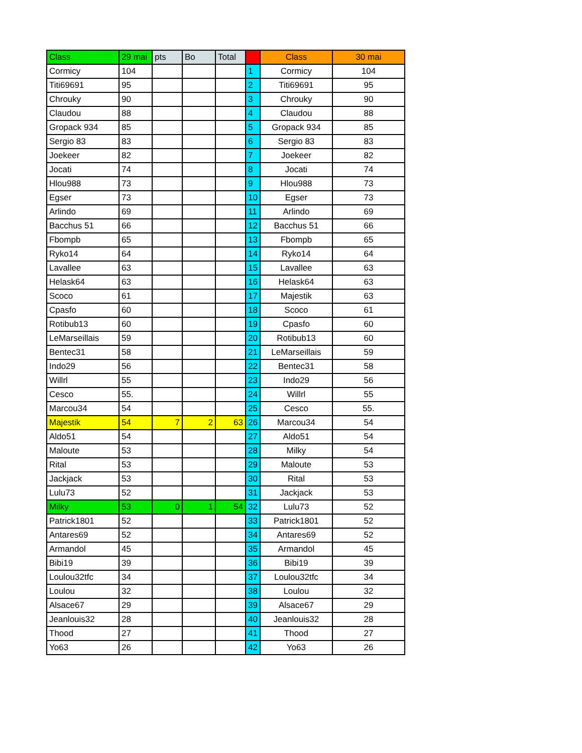| Class | 29 mai | pts | Bo | Total | | Class | 30 mai |
| --- | --- | --- | --- | --- | --- | --- | --- |
| Cormicy | 104 | | | | 1 | Cormicy | 104 |
| Titi69691 | 95 | | | | 2 | Titi69691 | 95 |
| Chrouky | 90 | | | | 3 | Chrouky | 90 |
| Claudou | 88 | | | | 4 | Claudou | 88 |
| Gropack 934 | 85 | | | | 5 | Gropack 934 | 85 |
| Sergio 83 | 83 | | | | 6 | Sergio 83 | 83 |
| Joekeer | 82 | | | | 7 | Joekeer | 82 |
| Jocati | 74 | | | | 8 | Jocati | 74 |
| Hlou988 | 73 | | | | 9 | Hlou988 | 73 |
| Egser | 73 | | | | 10 | Egser | 73 |
| Arlindo | 69 | | | | 11 | Arlindo | 69 |
| Bacchus 51 | 66 | | | | 12 | Bacchus 51 | 66 |
| Fbompb | 65 | | | | 13 | Fbompb | 65 |
| Ryko14 | 64 | | | | 14 | Ryko14 | 64 |
| Lavallee | 63 | | | | 15 | Lavallee | 63 |
| Helask64 | 63 | | | | 16 | Helask64 | 63 |
| Scoco | 61 | | | | 17 | Majestik | 63 |
| Cpasfo | 60 | | | | 18 | Scoco | 61 |
| Rotibub13 | 60 | | | | 19 | Cpasfo | 60 |
| LeMarseillais | 59 | | | | 20 | Rotibub13 | 60 |
| Bentec31 | 58 | | | | 21 | LeMarseillais | 59 |
| Indo29 | 56 | | | | 22 | Bentec31 | 58 |
| Willrl | 55 | | | | 23 | Indo29 | 56 |
| Cesco | 55. | | | | 24 | Willrl | 55 |
| Marcou34 | 54 | | | | 25 | Cesco | 55. |
| Majestik | 54 | 7 | 2 | 63 | 26 | Marcou34 | 54 |
| Aldo51 | 54 | | | | 27 | Aldo51 | 54 |
| Maloute | 53 | | | | 28 | Milky | 54 |
| Rital | 53 | | | | 29 | Maloute | 53 |
| Jackjack | 53 | | | | 30 | Rital | 53 |
| Lulu73 | 52 | | | | 31 | Jackjack | 53 |
| Milky | 53 | 0 | 1 | 54 | 32 | Lulu73 | 52 |
| Patrick1801 | 52 | | | | 33 | Patrick1801 | 52 |
| Antares69 | 52 | | | | 34 | Antares69 | 52 |
| Armandol | 45 | | | | 35 | Armandol | 45 |
| Bibi19 | 39 | | | | 36 | Bibi19 | 39 |
| Loulou32tfc | 34 | | | | 37 | Loulou32tfc | 34 |
| Loulou | 32 | | | | 38 | Loulou | 32 |
| Alsace67 | 29 | | | | 39 | Alsace67 | 29 |
| Jeanlouis32 | 28 | | | | 40 | Jeanlouis32 | 28 |
| Thood | 27 | | | | 41 | Thood | 27 |
| Yo63 | 26 | | | | 42 | Yo63 | 26 |